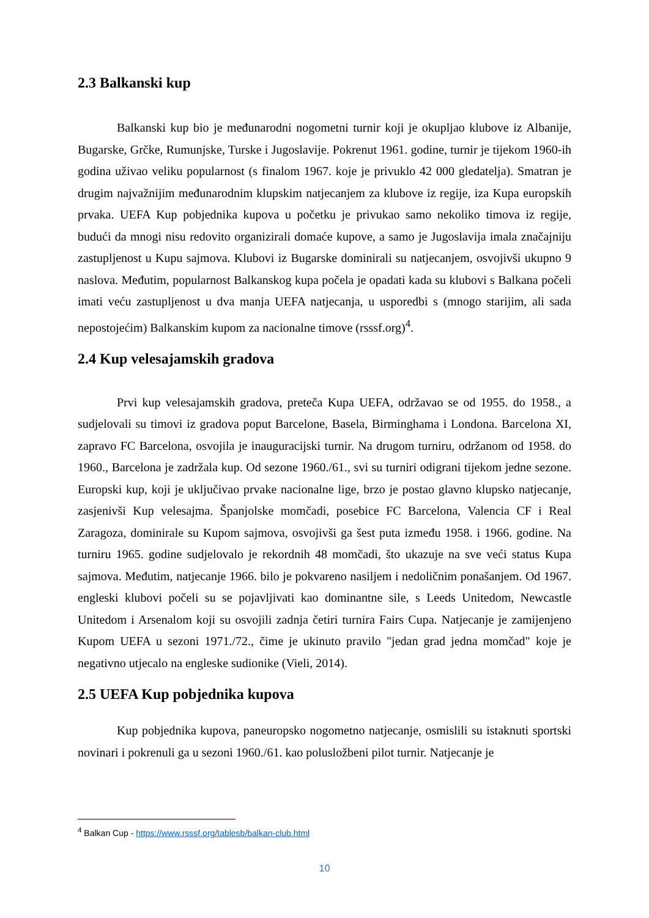2.3 Balkanski kup
Balkanski kup bio je međunarodni nogometni turnir koji je okupljao klubove iz Albanije, Bugarske, Grčke, Rumunjske, Turske i Jugoslavije. Pokrenut 1961. godine, turnir je tijekom 1960-ih godina uživao veliku popularnost (s finalom 1967. koje je privuklo 42 000 gledatelja). Smatran je drugim najvažnijim međunarodnim klupskim natjecanjem za klubove iz regije, iza Kupa europskih prvaka. UEFA Kup pobjednika kupova u početku je privukao samo nekoliko timova iz regije, budući da mnogi nisu redovito organizirali domaće kupove, a samo je Jugoslavija imala značajniju zastupljenost u Kupu sajmova. Klubovi iz Bugarske dominirali su natjecanjem, osvojivši ukupno 9 naslova. Međutim, popularnost Balkanskog kupa počela je opadati kada su klubovi s Balkana počeli imati veću zastupljenost u dva manja UEFA natjecanja, u usporedbi s (mnogo starijim, ali sada nepostojećim) Balkanskim kupom za nacionalne timove (rsssf.org)<sup>4</sup>.
2.4 Kup velesajamskih gradova
Prvi kup velesajamskih gradova, preteča Kupa UEFA, održavao se od 1955. do 1958., a sudjelovali su timovi iz gradova poput Barcelone, Basela, Birminghama i Londona. Barcelona XI, zapravo FC Barcelona, osvojila je inauguracijski turnir. Na drugom turniru, održanom od 1958. do 1960., Barcelona je zadržala kup. Od sezone 1960./61., svi su turniri odigrani tijekom jedne sezone. Europski kup, koji je uključivao prvake nacionalne lige, brzo je postao glavno klupsko natjecanje, zasjenivši Kup velesajma. Španjolske momčadi, posebice FC Barcelona, Valencia CF i Real Zaragoza, dominirale su Kupom sajmova, osvojivši ga šest puta između 1958. i 1966. godine. Na turniru 1965. godine sudjelovalo je rekordnih 48 momčadi, što ukazuje na sve veći status Kupa sajmova. Međutim, natjecanje 1966. bilo je pokvareno nasiljem i nedoličnim ponašanjem. Od 1967. engleski klubovi počeli su se pojavljivati kao dominantne sile, s Leeds Unitedom, Newcastle Unitedom i Arsenalom koji su osvojili zadnja četiri turnira Fairs Cupa. Natjecanje je zamijenjeno Kupom UEFA u sezoni 1971./72., čime je ukinuto pravilo "jedan grad jedna momčad" koje je negativno utjecalo na engleske sudionike (Vieli, 2014).
2.5 UEFA Kup pobjednika kupova
Kup pobjednika kupova, paneuropsko nogometno natjecanje, osmislili su istaknuti sportski novinari i pokrenuli ga u sezoni 1960./61. kao polusložbeni pilot turnir. Natjecanje je
<sup>4</sup> Balkan Cup - https://www.rsssf.org/tablesb/balkan-club.html
10